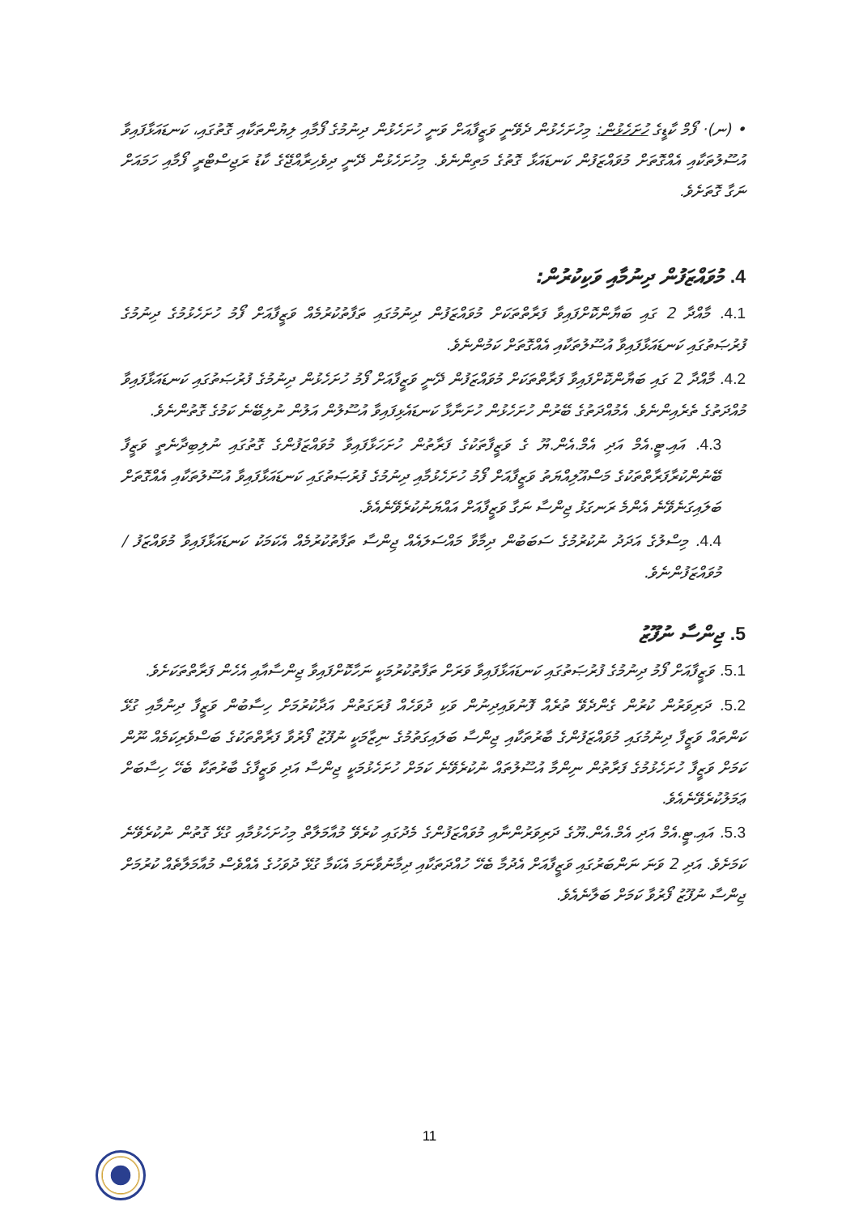• (ނ)· ފޯމް ކާޑީގެ ހުށަހެޅުން: މިހުށަހެޅުން ދެވޭނީ ވަޒީފާއަށް ވަނީ ހުށަހެޅުން ދިނުމުގެ ފޯމާއި ލިޔުންތަކާއި ގޮތުގައި، ކަނޑައަޅާފައިވާ އުސޫލުތަކާއި އެއްގޮތަށް މުވައްޒަފުން ކަނޑައަޅާ ގޮތުގެ މަތިންނެވެ. މިހުށަހެޅުން ދޭނީ ދިވެހިރާއްޖޭގެ ކާޑު ރަޖިސްޓްރީ ފޯމާއި ހަމައަށް ނަގާ ގޮތަށެވެ.
4. މުވައްޒަފުން ދިނުމާއި ވަކިކުރުން:
4.1. މާއްދާ 2 ގައި ބަޔާންކޮށްފައިވާ ފަރާތްތަކަށް މުވައްޒަފުން ދިނުމުގައި ތަފާތުކުރުމެއް ވަޒީފާއަށް ފޯމު ހުށަހެޅުމުގެ ދިނުމުގެ ފުރުޞަތުގައި ކަނޑައަޅާފައިވާ އުސޫލުތަކާއި އެއްގޮތަށް ކަމުންނެވެ.
4.2. މާއްދާ 2 ގައި ބަޔާންކޮށްފައިވާ ފަރާތްތަކަށް މުވައްޒަފުން ދޭނީ ވަޒީފާއަށް ފޯމު ހުށަހެޅުން ދިނުމުގެ ފުރުޞަތުގައި ކަނޑައަޅާފައިވާ މުއްދަތުގެ ތެރެއިންނެވެ. އެމުއްދަތުގެ ބޭރުން ހުށަހެޅުން ހުށަނާޅާ ކަނޑައެޅިފައިވާ އުސޫލުން އަލުން ނުލިބޭނެ ކަމުގެ ގޮތުންނެވެ.
4.3. އައި.ޓީ.އެމް އަދި އެމް.އެން.ޔޫ ގެ ވަޒީފާތަކުގެ ފަރާތުން ހުށަހަޅާފައިވާ މުވައްޒަފުންގެ ގޮތުގައި ނުލިބިދާނެތީ ވަޒީފާ ބޭނުންކުރާފަރާތްތަކުގެ މަސްއޫލިއްޔަތު ވަޒީފާއަށް ފޯމު ހުށަހެޅުމާއި ދިނުމުގެ ފުރުޞަތުގައި ކަނޑައަޅާފައިވާ އުސޫލުތަކާއި އެއްގޮތަށް ބަލައިގަނެވޭނެ އެންމެ ރަނގަޅު ޖިންސާ ނަގާ ވަޒީފާއަށް އައްޔަނުކުރެވޭނެއެވެ.
4.4. މިސްލުގެ އަދަދު ނުކުރުމުގެ ސަބަބުން ދިމާވާ މައްސަލައެއް ޖިންސާ ތަފާތުކުރުމެއް އެކަމަކު ކަނޑައަޅާފައިވާ މުވައްޒަފު / މުވައްޒަފުންނެވެ.
5. ޖިންސާ ނުފޫޒު
5.1. ވަޒީފާއަށް ފޯމު ދިނުމުގެ ފުރުޞަތުގައި ކަނޑައަޅާފައިވާ ވަރަށް ތަފާތުކުރުމަކީ ނަހާކޮށްފައިވާ ޖިންސާއާއި އެހެން ފަރާތްތަކަށެވެ.
5.2. ދަރިވަރުން ކުރުން ގެންދެވޭ ތުރެއް ފޮނުވައިދިނުން ވަކި ދުވަހެއް ފުރަގަތުން އަދާކުރުމަށް ހިސާބުން ވަޒީފާ ދިނުމާއި ގުޅޭ ކަންތައް ވަޒީފާ ދިނުމުގައި މުވައްޒަފުންގެ ބާރުތަކާއި ޖިންސާ ބަލައިގަތުމުގެ ނިޒާމަކީ ނުފޫޒު ފޯރުވާ ފަރާތްތަކުގެ ބަސްވެރިކަމެއް ނޫން ކަމަށް ވަޒީފާ ހުށަހެޅުމުގެ ފަރާތުން ނިންމާ އުސޫލުތައް ނުކުރެވޭނެ ކަމަށް ހުށަހެޅުމަކީ ޖިންސާ އަދި ވަޒީފާގެ ބާރުތަކާ ބެހޭ ހިސާބަށް ޢަމަލުކުރެވޭނެއެވެ.
5.3. އައި.ޓީ.އެމް އަދި އެމް.އެން.ޔޫގެ ދަރިވަރުންނާއި މުވައްޒަފުންގެ މެދުގައި ކުރެވޭ މުއާމަލާތް މިހުށަހެޅުމާއި ގުޅޭ ގޮތުން ނުކުރެވޭނެ ކަމަށެވެ. އަދި 2 ވަނަ ނަންބަރުގައި ވަޒީފާއަށް އެދުމާ ބެހޭ ހުއްދަތަކާއި ދިމާނުވާނަމަ އެކަމާ ގުޅޭ ދުވަހުގެ އެއްވެސް މުއާމަލާތެއް ކުރުމަށް ޖިންސާ ނުފޫޒު ފޯރުވާ ކަމަށް ބަލާނެއެވެ.
11